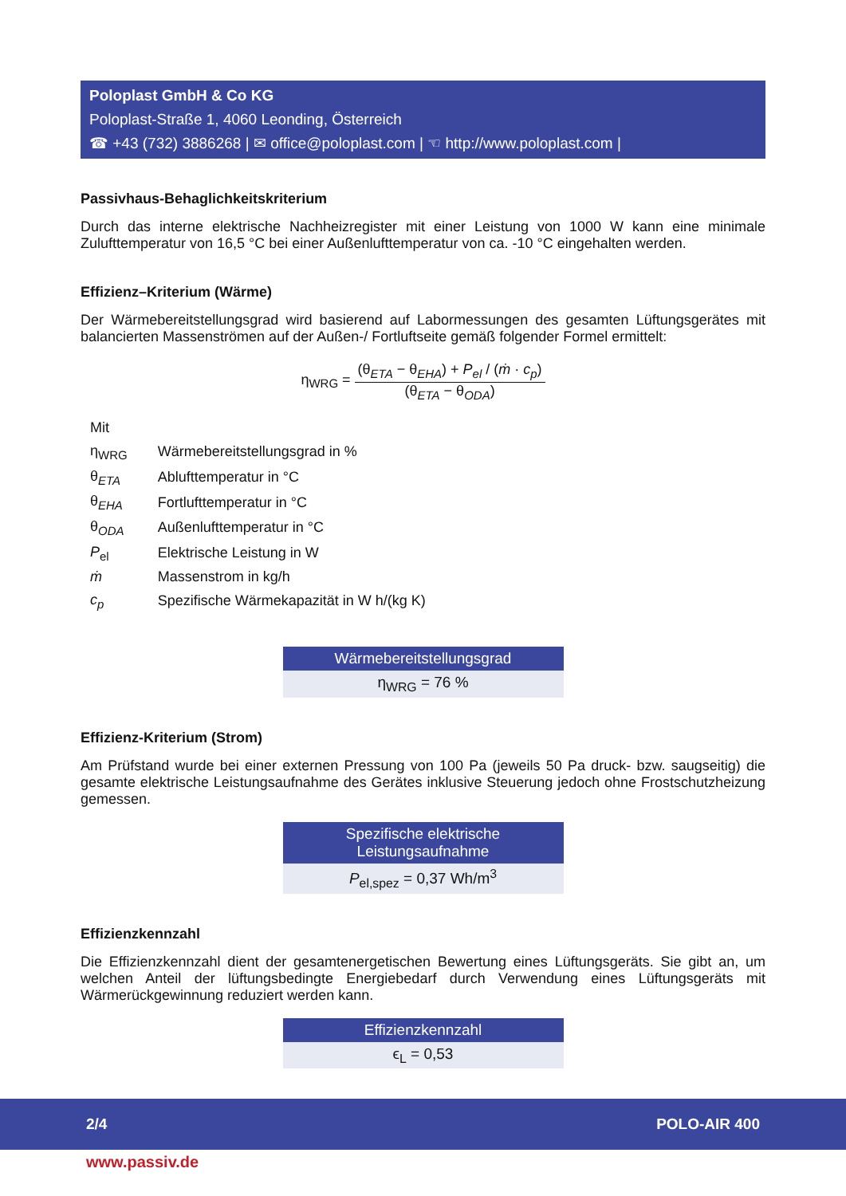Poloplast GmbH & Co KG
Poloplast-Straße 1, 4060 Leonding, Österreich
☎ +43 (732) 3886268 | ✉ office@poloplast.com | ☜ http://www.poloplast.com |
Passivhaus-Behaglichkeitskriterium
Durch das interne elektrische Nachheizregister mit einer Leistung von 1000 W kann eine minimale Zulufttemperatur von 16,5 °C bei einer Außenlufttemperatur von ca. -10 °C eingehalten werden.
Effizienz–Kriterium (Wärme)
Der Wärmebereitstellungsgrad wird basierend auf Labormessungen des gesamten Lüftungsgerätes mit balancierten Massenströmen auf der Außen-/ Fortluftseite gemäß folgender Formel ermittelt:
η<sub>WRG</sub> =
(θ<sub>ETA</sub> − θ<sub>EHA</sub>) + P<sub>el</sub> / (ṁ · c<sub>p</sub>)
(θ<sub>ETA</sub> − θ<sub>ODA</sub>)
| Mit | |
| η<sub>WRG</sub> | Wärmebereitstellungsgrad in % |
| θ<sub>ETA</sub> | Ablufttemperatur in °C |
| θ<sub>EHA</sub> | Fortlufttemperatur in °C |
| θ<sub>ODA</sub> | Außenlufttemperatur in °C |
| P<sub>el</sub> | Elektrische Leistung in W |
| ṁ | Massenstrom in kg/h |
| c<sub>p</sub> | Spezifische Wärmekapazität in W h/(kg K) |
Wärmebereitstellungsgrad
η<sub>WRG</sub> = 76 %
Effizienz-Kriterium (Strom)
Am Prüfstand wurde bei einer externen Pressung von 100 Pa (jeweils 50 Pa druck- bzw. saugseitig) die gesamte elektrische Leistungsaufnahme des Gerätes inklusive Steuerung jedoch ohne Frost­schutzheizung gemessen.
Spezifische elektrische
Leistungsaufnahme
P<sub>el,spez</sub> = 0,37 Wh/m<sup>3</sup>
Effizienzkennzahl
Die Effizienzkennzahl dient der gesamtenergetischen Bewertung eines Lüftungsgeräts. Sie gibt an, um welchen Anteil der lüftungsbedingte Energiebedarf durch Verwendung eines Lüftungsgeräts mit Wärmerückgewinnung reduziert werden kann.
Effizienzkennzahl
ϵ<sub>L</sub> = 0,53
2/4 POLO-AIR 400
www.passiv.de